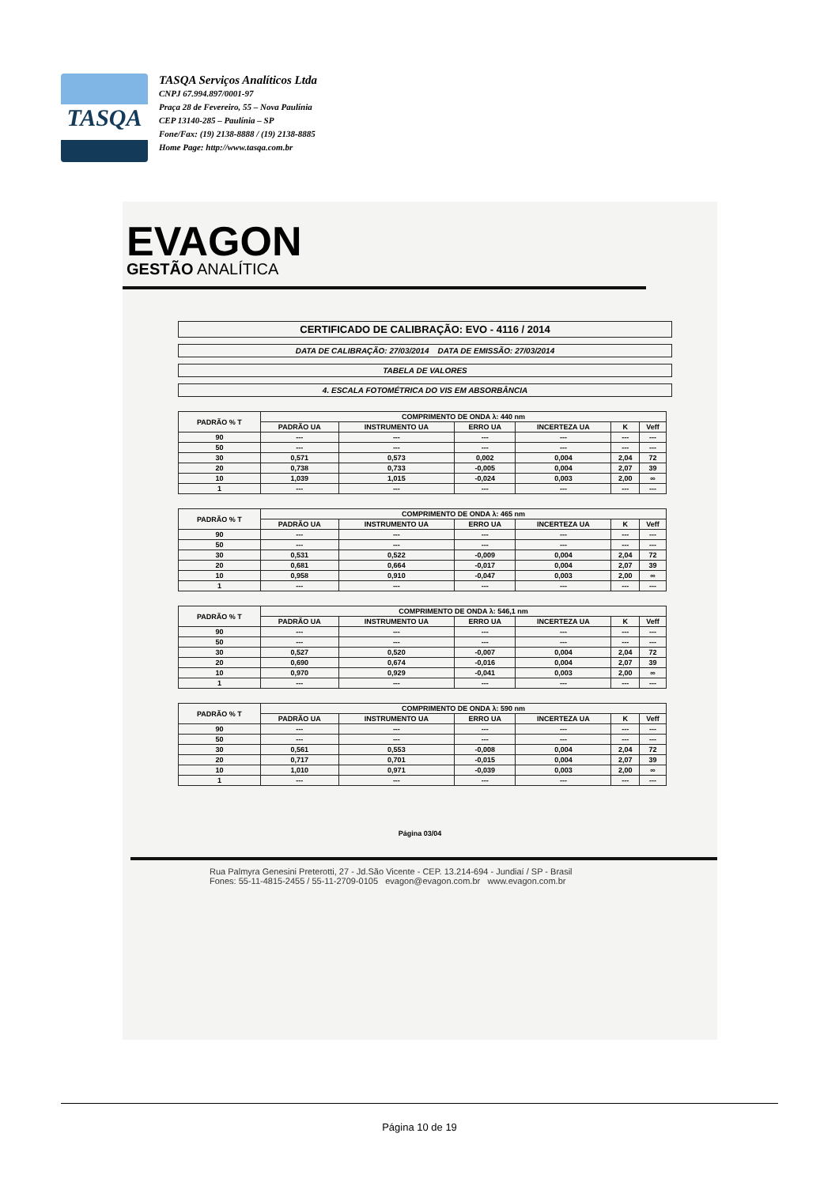TASQA
TASQA Serviços Analíticos Ltda
CNPJ 67.994.897/0001-97
Praça 28 de Fevereiro, 55 – Nova Paulínia
CEP 13140-285 – Paulínia – SP
Fone/Fax: (19) 2138-8888 / (19) 2138-8885
Home Page: http://www.tasqa.com.br
EVAGON
GESTÃO ANALÍTICA
CERTIFICADO DE CALIBRAÇÃO: EVO - 4116 / 2014
DATA DE CALIBRAÇÃO: 27/03/2014 DATA DE EMISSÃO: 27/03/2014
TABELA DE VALORES
4. ESCALA FOTOMÉTRICA DO VIS EM ABSORBÂNCIA
| PADRÃO % T | COMPRIMENTO DE ONDA λ: 440 nm | | | | | |
| --- | --- | --- | --- | --- | --- | --- |
| | PADRÃO UA | INSTRUMENTO UA | ERRO UA | INCERTEZA UA | K | Veff |
| 90 | --- | --- | --- | --- | --- | --- |
| 50 | --- | --- | --- | --- | --- | --- |
| 30 | 0,571 | 0,573 | 0,002 | 0,004 | 2,04 | 72 |
| 20 | 0,738 | 0,733 | -0,005 | 0,004 | 2,07 | 39 |
| 10 | 1,039 | 1,015 | -0,024 | 0,003 | 2,00 | ∞ |
| 1 | --- | --- | --- | --- | --- | --- |
| PADRÃO % T | COMPRIMENTO DE ONDA λ: 465 nm | | | | | |
| --- | --- | --- | --- | --- | --- | --- |
| | PADRÃO UA | INSTRUMENTO UA | ERRO UA | INCERTEZA UA | K | Veff |
| 90 | --- | --- | --- | --- | --- | --- |
| 50 | --- | --- | --- | --- | --- | --- |
| 30 | 0,531 | 0,522 | -0,009 | 0,004 | 2,04 | 72 |
| 20 | 0,681 | 0,664 | -0,017 | 0,004 | 2,07 | 39 |
| 10 | 0,958 | 0,910 | -0,047 | 0,003 | 2,00 | ∞ |
| 1 | --- | --- | --- | --- | --- | --- |
| PADRÃO % T | COMPRIMENTO DE ONDA λ: 546,1 nm | | | | | |
| --- | --- | --- | --- | --- | --- | --- |
| | PADRÃO UA | INSTRUMENTO UA | ERRO UA | INCERTEZA UA | K | Veff |
| 90 | --- | --- | --- | --- | --- | --- |
| 50 | --- | --- | --- | --- | --- | --- |
| 30 | 0,527 | 0,520 | -0,007 | 0,004 | 2,04 | 72 |
| 20 | 0,690 | 0,674 | -0,016 | 0,004 | 2,07 | 39 |
| 10 | 0,970 | 0,929 | -0,041 | 0,003 | 2,00 | ∞ |
| 1 | --- | --- | --- | --- | --- | --- |
| PADRÃO % T | COMPRIMENTO DE ONDA λ: 590 nm | | | | | |
| --- | --- | --- | --- | --- | --- | --- |
| | PADRÃO UA | INSTRUMENTO UA | ERRO UA | INCERTEZA UA | K | Veff |
| 90 | --- | --- | --- | --- | --- | --- |
| 50 | --- | --- | --- | --- | --- | --- |
| 30 | 0,561 | 0,553 | -0,008 | 0,004 | 2,04 | 72 |
| 20 | 0,717 | 0,701 | -0,015 | 0,004 | 2,07 | 39 |
| 10 | 1,010 | 0,971 | -0,039 | 0,003 | 2,00 | ∞ |
| 1 | --- | --- | --- | --- | --- | --- |
Página 03/04
Rua Palmyra Genesini Preterotti, 27 - Jd.São Vicente - CEP. 13.214-694 - Jundiaí / SP - Brasil
Fones: 55-11-4815-2455 / 55-11-2709-0105 evagon@evagon.com.br www.evagon.com.br
Página 10 de 19